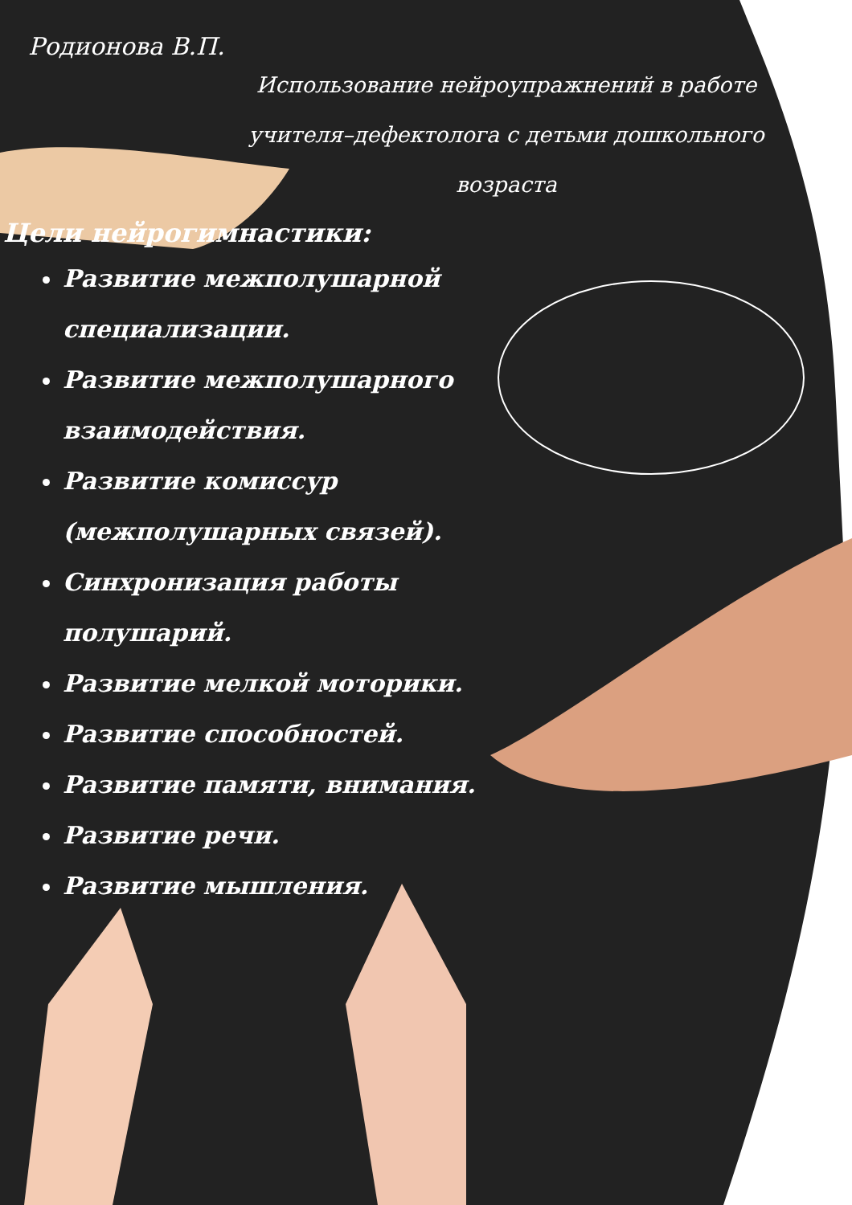Родионова В.П.
Использование нейроупражнений в работе учителя–дефектолога с детьми дошкольного возраста
Цели нейрогимнастики:
Развитие межполушарной специализации.
Развитие межполушарного взаимодействия.
Развитие комиссур (межполушарных связей).
Синхронизация работы полушарий.
Развитие мелкой моторики.
Развитие способностей.
Развитие памяти, внимания.
Развитие речи.
Развитие мышления.